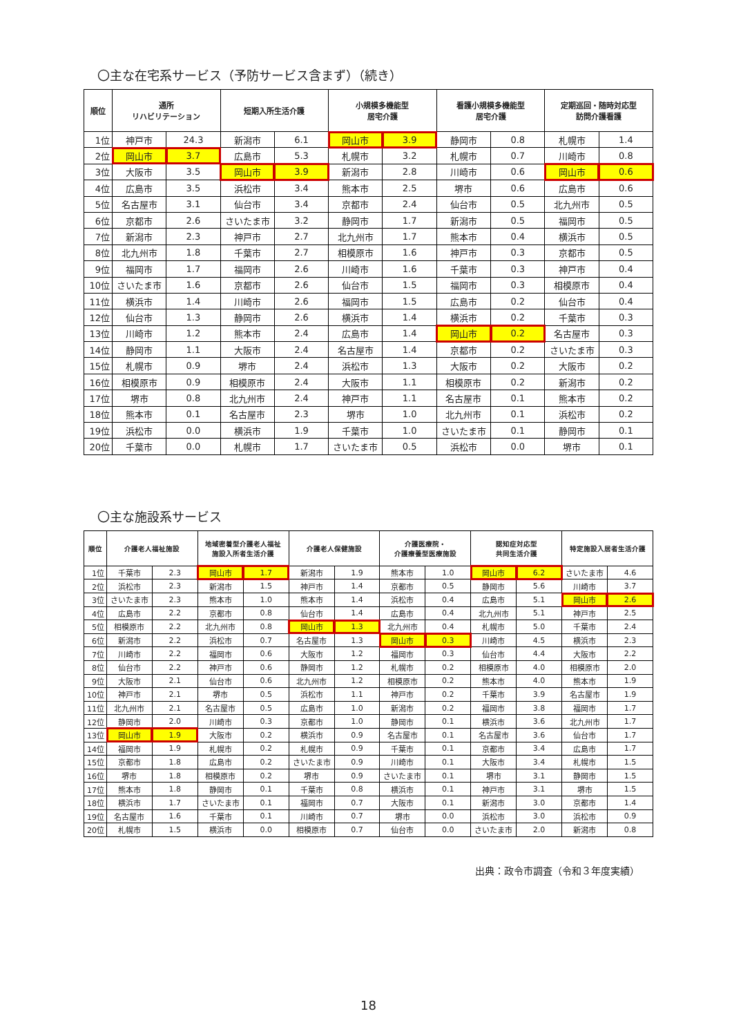〇主な在宅系サービス（予防サービス含まず）（続き）
| 順位 | 通所 リハビリテーション | | 短期入所生活介護 | | 小規模多機能型 居宅介護 | | 看護小規模多機能型 居宅介護 | | 定期巡回・随時対応型 訪問介護看護 | |
| --- | --- | --- | --- | --- | --- | --- | --- | --- | --- | --- |
| 1位 | 神戸市 | 24.3 | 新潟市 | 6.1 | 岡山市 | 3.9 | 静岡市 | 0.8 | 札幌市 | 1.4 |
| 2位 | 岡山市 | 3.7 | 広島市 | 5.3 | 札幌市 | 3.2 | 札幌市 | 0.7 | 川崎市 | 0.8 |
| 3位 | 大阪市 | 3.5 | 岡山市 | 3.9 | 新潟市 | 2.8 | 川崎市 | 0.6 | 岡山市 | 0.6 |
| 4位 | 広島市 | 3.5 | 浜松市 | 3.4 | 熊本市 | 2.5 | 堺市 | 0.6 | 広島市 | 0.6 |
| 5位 | 名古屋市 | 3.1 | 仙台市 | 3.4 | 京都市 | 2.4 | 仙台市 | 0.5 | 北九州市 | 0.5 |
| 6位 | 京都市 | 2.6 | さいたま市 | 3.2 | 静岡市 | 1.7 | 新潟市 | 0.5 | 福岡市 | 0.5 |
| 7位 | 新潟市 | 2.3 | 神戸市 | 2.7 | 北九州市 | 1.7 | 熊本市 | 0.4 | 横浜市 | 0.5 |
| 8位 | 北九州市 | 1.8 | 千葉市 | 2.7 | 相模原市 | 1.6 | 神戸市 | 0.3 | 京都市 | 0.5 |
| 9位 | 福岡市 | 1.7 | 福岡市 | 2.6 | 川崎市 | 1.6 | 千葉市 | 0.3 | 神戸市 | 0.4 |
| 10位 | さいたま市 | 1.6 | 京都市 | 2.6 | 仙台市 | 1.5 | 福岡市 | 0.3 | 相模原市 | 0.4 |
| 11位 | 横浜市 | 1.4 | 川崎市 | 2.6 | 福岡市 | 1.5 | 広島市 | 0.2 | 仙台市 | 0.4 |
| 12位 | 仙台市 | 1.3 | 静岡市 | 2.6 | 横浜市 | 1.4 | 横浜市 | 0.2 | 千葉市 | 0.3 |
| 13位 | 川崎市 | 1.2 | 熊本市 | 2.4 | 広島市 | 1.4 | 岡山市 | 0.2 | 名古屋市 | 0.3 |
| 14位 | 静岡市 | 1.1 | 大阪市 | 2.4 | 名古屋市 | 1.4 | 京都市 | 0.2 | さいたま市 | 0.3 |
| 15位 | 札幌市 | 0.9 | 堺市 | 2.4 | 浜松市 | 1.3 | 大阪市 | 0.2 | 大阪市 | 0.2 |
| 16位 | 相模原市 | 0.9 | 相模原市 | 2.4 | 大阪市 | 1.1 | 相模原市 | 0.2 | 新潟市 | 0.2 |
| 17位 | 堺市 | 0.8 | 北九州市 | 2.4 | 神戸市 | 1.1 | 名古屋市 | 0.1 | 熊本市 | 0.2 |
| 18位 | 熊本市 | 0.1 | 名古屋市 | 2.3 | 堺市 | 1.0 | 北九州市 | 0.1 | 浜松市 | 0.2 |
| 19位 | 浜松市 | 0.0 | 横浜市 | 1.9 | 千葉市 | 1.0 | さいたま市 | 0.1 | 静岡市 | 0.1 |
| 20位 | 千葉市 | 0.0 | 札幌市 | 1.7 | さいたま市 | 0.5 | 浜松市 | 0.0 | 堺市 | 0.1 |
〇主な施設系サービス
| 順位 | 介護老人福祉施設 | | 地域密着型介護老人福祉 施設入所者生活介護 | | 介護老人保健施設 | | 介護医療院・ 介護療養型医療施設 | | 認知症対応型 共同生活介護 | | 特定施設入居者生活介護 | |
| --- | --- | --- | --- | --- | --- | --- | --- | --- | --- | --- | --- | --- |
| 1位 | 千葉市 | 2.3 | 岡山市 | 1.7 | 新潟市 | 1.9 | 熊本市 | 1.0 | 岡山市 | 6.2 | さいたま市 | 4.6 |
| 2位 | 浜松市 | 2.3 | 新潟市 | 1.5 | 神戸市 | 1.4 | 京都市 | 0.5 | 静岡市 | 5.6 | 川崎市 | 3.7 |
| 3位 | さいたま市 | 2.3 | 熊本市 | 1.0 | 熊本市 | 1.4 | 浜松市 | 0.4 | 広島市 | 5.1 | 岡山市 | 2.6 |
| 4位 | 広島市 | 2.2 | 京都市 | 0.8 | 仙台市 | 1.4 | 広島市 | 0.4 | 北九州市 | 5.1 | 神戸市 | 2.5 |
| 5位 | 相模原市 | 2.2 | 北九州市 | 0.8 | 岡山市 | 1.3 | 北九州市 | 0.4 | 札幌市 | 5.0 | 千葉市 | 2.4 |
| 6位 | 新潟市 | 2.2 | 浜松市 | 0.7 | 名古屋市 | 1.3 | 岡山市 | 0.3 | 川崎市 | 4.5 | 横浜市 | 2.3 |
| 7位 | 川崎市 | 2.2 | 福岡市 | 0.6 | 大阪市 | 1.2 | 福岡市 | 0.3 | 仙台市 | 4.4 | 大阪市 | 2.2 |
| 8位 | 仙台市 | 2.2 | 神戸市 | 0.6 | 静岡市 | 1.2 | 札幌市 | 0.2 | 相模原市 | 4.0 | 相模原市 | 2.0 |
| 9位 | 大阪市 | 2.1 | 仙台市 | 0.6 | 北九州市 | 1.2 | 相模原市 | 0.2 | 熊本市 | 4.0 | 熊本市 | 1.9 |
| 10位 | 神戸市 | 2.1 | 堺市 | 0.5 | 浜松市 | 1.1 | 神戸市 | 0.2 | 千葉市 | 3.9 | 名古屋市 | 1.9 |
| 11位 | 北九州市 | 2.1 | 名古屋市 | 0.5 | 広島市 | 1.0 | 新潟市 | 0.2 | 福岡市 | 3.8 | 福岡市 | 1.7 |
| 12位 | 静岡市 | 2.0 | 川崎市 | 0.3 | 京都市 | 1.0 | 静岡市 | 0.1 | 横浜市 | 3.6 | 北九州市 | 1.7 |
| 13位 | 岡山市 | 1.9 | 大阪市 | 0.2 | 横浜市 | 0.9 | 名古屋市 | 0.1 | 名古屋市 | 3.6 | 仙台市 | 1.7 |
| 14位 | 福岡市 | 1.9 | 札幌市 | 0.2 | 札幌市 | 0.9 | 千葉市 | 0.1 | 京都市 | 3.4 | 広島市 | 1.7 |
| 15位 | 京都市 | 1.8 | 広島市 | 0.2 | さいたま市 | 0.9 | 川崎市 | 0.1 | 大阪市 | 3.4 | 札幌市 | 1.5 |
| 16位 | 堺市 | 1.8 | 相模原市 | 0.2 | 堺市 | 0.9 | さいたま市 | 0.1 | 堺市 | 3.1 | 静岡市 | 1.5 |
| 17位 | 熊本市 | 1.8 | 静岡市 | 0.1 | 千葉市 | 0.8 | 横浜市 | 0.1 | 神戸市 | 3.1 | 堺市 | 1.5 |
| 18位 | 横浜市 | 1.7 | さいたま市 | 0.1 | 福岡市 | 0.7 | 大阪市 | 0.1 | 新潟市 | 3.0 | 京都市 | 1.4 |
| 19位 | 名古屋市 | 1.6 | 千葉市 | 0.1 | 川崎市 | 0.7 | 堺市 | 0.0 | 浜松市 | 3.0 | 浜松市 | 0.9 |
| 20位 | 札幌市 | 1.5 | 横浜市 | 0.0 | 相模原市 | 0.7 | 仙台市 | 0.0 | さいたま市 | 2.0 | 新潟市 | 0.8 |
出典：政令市調査（令和３年度実績）
18